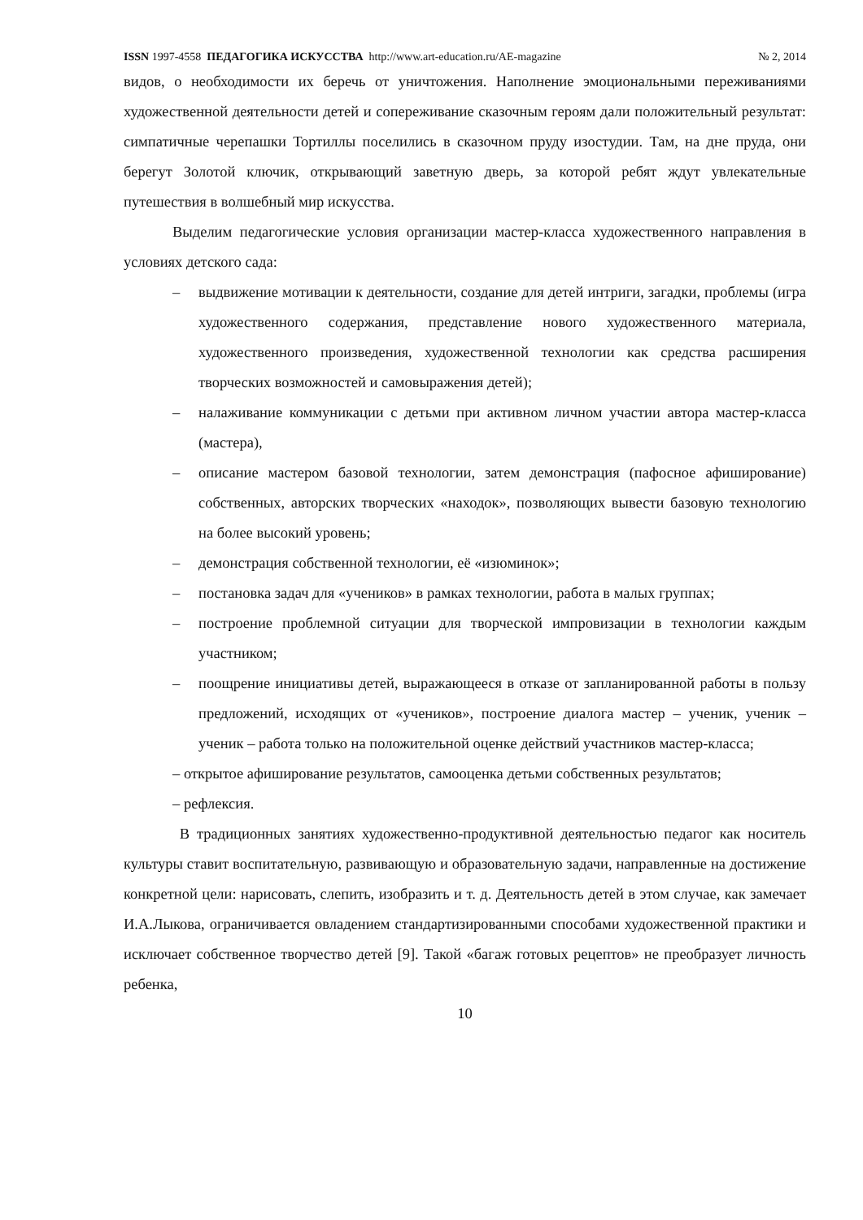ISSN 1997-4558 ПЕДАГОГИКА ИСКУССТВА http://www.art-education.ru/AE-magazine № 2, 2014
видов, о необходимости их беречь от уничтожения. Наполнение эмоциональными переживаниями художественной деятельности детей и сопереживание сказочным героям дали положительный результат: симпатичные черепашки Тортиллы поселились в сказочном пруду изостудии. Там, на дне пруда, они берегут Золотой ключик, открывающий заветную дверь, за которой ребят ждут увлекательные путешествия в волшебный мир искусства.
Выделим педагогические условия организации мастер-класса художественного направления в условиях детского сада:
– выдвижение мотивации к деятельности, создание для детей интриги, загадки, проблемы (игра художественного содержания, представление нового художественного материала, художественного произведения, художественной технологии как средства расширения творческих возможностей и самовыражения детей);
– налаживание коммуникации с детьми при активном личном участии автора мастер-класса (мастера),
– описание мастером базовой технологии, затем демонстрация (пафосное афиширование) собственных, авторских творческих «находок», позволяющих вывести базовую технологию на более высокий уровень;
– демонстрация собственной технологии, её «изюминок»;
– постановка задач для «учеников» в рамках технологии, работа в малых группах;
– построение проблемной ситуации для творческой импровизации в технологии каждым участником;
– поощрение инициативы детей, выражающееся в отказе от запланированной работы в пользу предложений, исходящих от «учеников», построение диалога мастер – ученик, ученик – ученик – работа только на положительной оценке действий участников мастер-класса;
– открытое афиширование результатов, самооценка детьми собственных результатов;
– рефлексия.
В традиционных занятиях художественно-продуктивной деятельностью педагог как носитель культуры ставит воспитательную, развивающую и образовательную задачи, направленные на достижение конкретной цели: нарисовать, слепить, изобразить и т. д. Деятельность детей в этом случае, как замечает И.А.Лыкова, ограничивается овладением стандартизированными способами художественной практики и исключает собственное творчество детей [9]. Такой «багаж готовых рецептов» не преобразует личность ребенка,
10